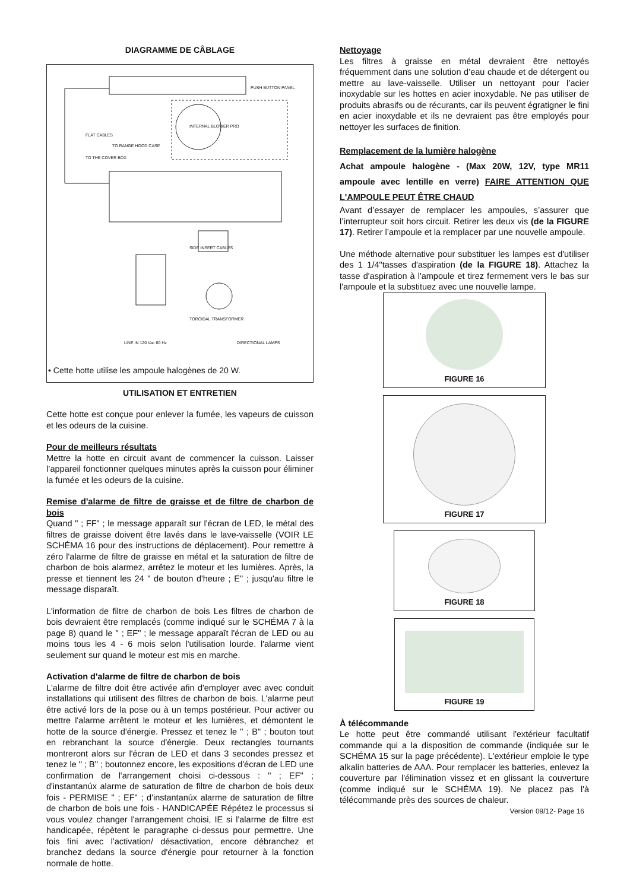DIAGRAMME DE CÂBLAGE
PUSH BUTTON PANEL
INTERNAL BLOWER PRO
FLAT CABLES
TO RANGE HOOD CASE
TO THE COVER BOX
SIDE INSERT CABLES
TOROIDAL TRANSFORMER
LINE IN 120 Vac 60 Hz DIRECTIONAL LAMPS
• Cette hotte utilise les ampoule halogènes de 20 W.
UTILISATION ET ENTRETIEN
Cette hotte est conçue pour enlever la fumée, les vapeurs de cuisson et les odeurs de la cuisine.
Pour de meilleurs résultats
Mettre la hotte en circuit avant de commencer la cuisson. Laisser l’appareil fonctionner quelques minutes après la cuisson pour éliminer la fumée et les odeurs de la cuisine.
Remise d'alarme de filtre de graisse et de filtre de charbon de bois
Quand " ; FF" ; le message apparaît sur l'écran de LED, le métal des filtres de graisse doivent être lavés dans le lave-vaisselle (VOIR LE SCHÉMA 16 pour des instructions de déplacement). Pour remettre à zéro l'alarme de filtre de graisse en métal et la saturation de filtre de charbon de bois alarmez, arrêtez le moteur et les lumières. Après, la presse et tiennent les 24 " de bouton d'heure ; E" ; jusqu'au filtre le message disparaît.
L'information de filtre de charbon de bois Les filtres de charbon de bois devraient être remplacés (comme indiqué sur le SCHÉMA 7 à la page 8) quand le " ; EF" ; le message apparaît l'écran de LED ou au moins tous les 4 - 6 mois selon l'utilisation lourde. l'alarme vient seulement sur quand le moteur est mis en marche.
Activation d'alarme de filtre de charbon de bois
L'alarme de filtre doit être activée afin d'employer avec avec conduit installations qui utilisent des filtres de charbon de bois. L'alarme peut être activé lors de la pose ou à un temps postérieur. Pour activer ou mettre l'alarme arrêtent le moteur et les lumières, et démontent le hotte de la source d'énergie. Pressez et tenez le " ; B" ; bouton tout en rebranchant la source d'énergie. Deux rectangles tournants montreront alors sur l'écran de LED et dans 3 secondes pressez et tenez le " ; B" ; boutonnez encore, les expositions d'écran de LED une confirmation de l'arrangement choisi ci-dessous : " ; EF" ; d'instantanúx alarme de saturation de filtre de charbon de bois deux fois - PERMISE " ; EF" ; d'instantanúx alarme de saturation de filtre de charbon de bois une fois - HANDICAPÉE Répétez le processus si vous voulez changer l'arrangement choisi, IE si l'alarme de filtre est handicapée, répètent le paragraphe ci-dessus pour permettre. Une fois fini avec l'activation/ désactivation, encore débranchez et branchez dedans la source d'énergie pour retourner à la fonction normale de hotte.
Nettoyage
Les filtres à graisse en métal devraient être nettoyés fréquemment dans une solution d’eau chaude et de détergent ou mettre au lave-vaisselle. Utiliser un nettoyant pour l’acier inoxydable sur les hottes en acier inoxydable. Ne pas utiliser de produits abrasifs ou de récurants, car ils peuvent égratigner le fini en acier inoxydable et ils ne devraient pas être employés pour nettoyer les surfaces de finition.
Remplacement de la lumière halogène
Achat ampoule halogène - (Max 20W, 12V, type MR11 ampoule avec lentille en verre) FAIRE ATTENTION QUE L'AMPOULE PEUT ÊTRE CHAUD
Avant d’essayer de remplacer les ampoules, s’assurer que l’interrupteur soit hors circuit. Retirer les deux vis (de la FIGURE 17). Retirer l’ampoule et la remplacer par une nouvelle ampoule.
Une méthode alternative pour substituer les lampes est d'utiliser des 1 1/4"tasses d'aspiration (de la FIGURE 18). Attachez la tasse d'aspiration à l'ampoule et tirez fermement vers le bas sur l'ampoule et la substituez avec une nouvelle lampe.
FIGURE 16
FIGURE 17
FIGURE 18
FIGURE 19
À télécommande
Le hotte peut être commandé utilisant l'extérieur facultatif commande qui a la disposition de commande (indiquée sur le SCHÉMA 15 sur la page précédente). L'extérieur emploie le type alkalin batteries de AAA. Pour remplacer les batteries, enlevez la couverture par l'élimination vissez et en glissant la couverture (comme indiqué sur le SCHÉMA 19). Ne placez pas l'à télécommande près des sources de chaleur.
Version 09/12- Page 16